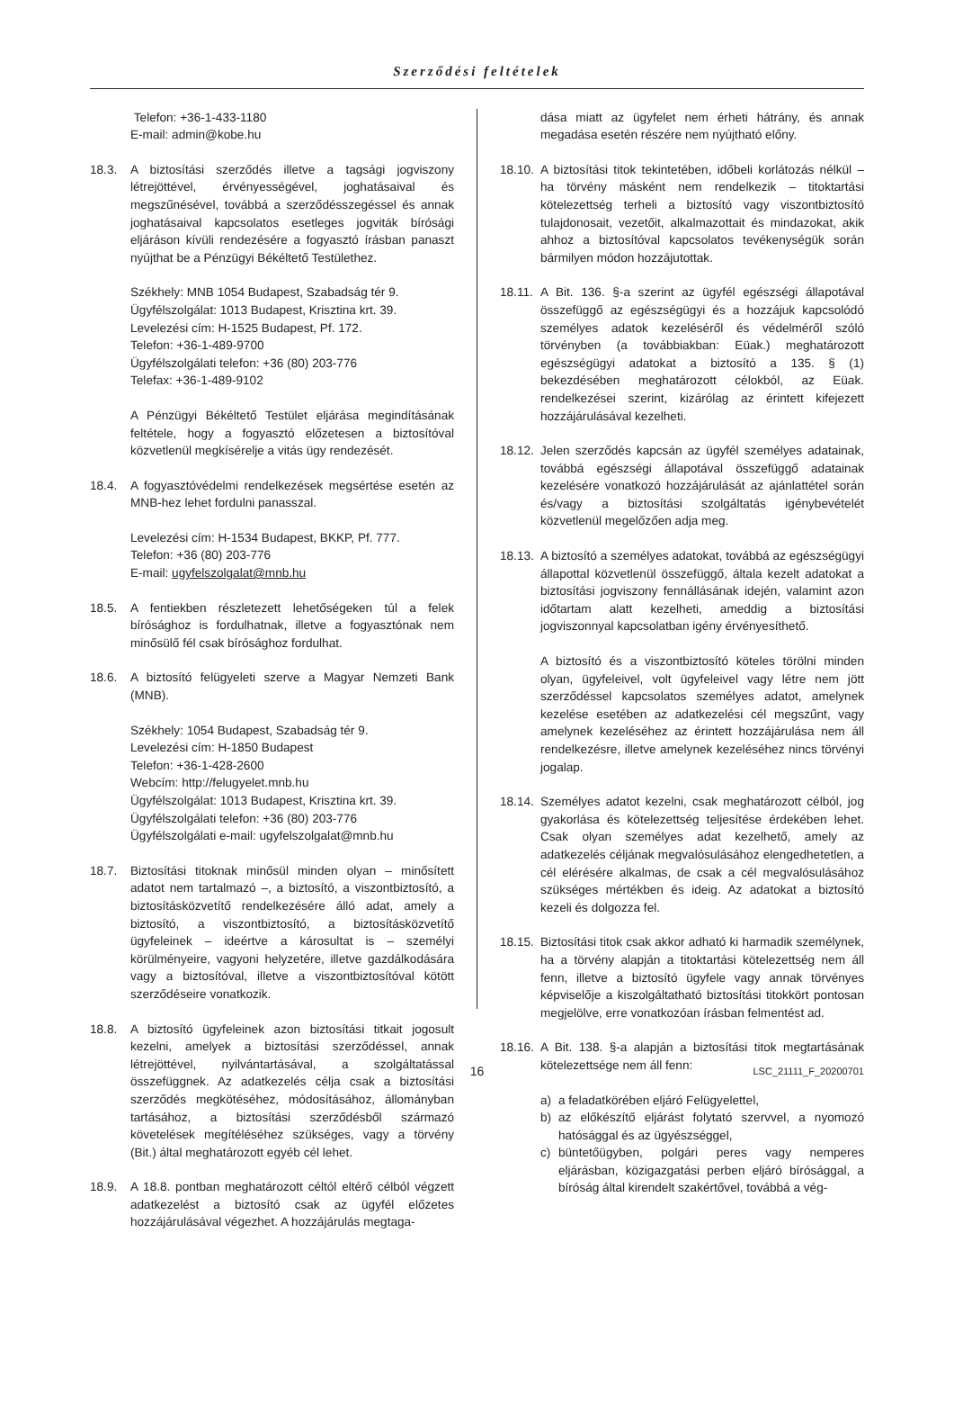Szerződési feltételek
Telefon: +36-1-433-1180
E-mail: admin@kobe.hu
18.3. A biztosítási szerződés illetve a tagsági jogviszony létrejöttével, érvényességével, joghatásaival és megszűnésével, továbbá a szerződésszegéssel és annak joghatásaival kapcsolatos esetleges jogviták bírósági eljáráson kívüli rendezésére a fogyasztó írásban panaszt nyújthat be a Pénzügyi Békéltető Testülethez.
Székhely: MNB 1054 Budapest, Szabadság tér 9.
Ügyfélszolgálat: 1013 Budapest, Krisztina krt. 39.
Levelezési cím: H-1525 Budapest, Pf. 172.
Telefon: +36-1-489-9700
Ügyfélszolgálati telefon: +36 (80) 203-776
Telefax: +36-1-489-9102
A Pénzügyi Békéltető Testület eljárása megindításának feltétele, hogy a fogyasztó előzetesen a biztosítóval közvetlenül megkísérelje a vitás ügy rendezését.
18.4. A fogyasztóvédelmi rendelkezések megsértése esetén az MNB-hez lehet fordulni panasszal.
Levelezési cím: H-1534 Budapest, BKKP, Pf. 777.
Telefon: +36 (80) 203-776
E-mail: ugyfelszolgalat@mnb.hu
18.5. A fentiekben részletezett lehetőségeken túl a felek bírósághoz is fordulhatnak, illetve a fogyasztónak nem minősülő fél csak bírósághoz fordulhat.
18.6. A biztosító felügyeleti szerve a Magyar Nemzeti Bank (MNB).
Székhely: 1054 Budapest, Szabadság tér 9.
Levelezési cím: H-1850 Budapest
Telefon: +36-1-428-2600
Webcím: http://felugyelet.mnb.hu
Ügyfélszolgálat: 1013 Budapest, Krisztina krt. 39.
Ügyfélszolgálati telefon: +36 (80) 203-776
Ügyfélszolgálati e-mail: ugyfelszolgalat@mnb.hu
18.7. Biztosítási titoknak minősül minden olyan – minősített adatot nem tartalmazó –, a biztosító, a viszontbiztosító, a biztosításközvetítő rendelkezésére álló adat, amely a biztosító, a viszontbiztosító, a biztosításközvetítő ügyfeleinek – ideértve a károsultat is – személyi körülményeire, vagyoni helyzetére, illetve gazdálkodására vagy a biztosítóval, illetve a viszontbiztosítóval kötött szerződéseire vonatkozik.
18.8. A biztosító ügyfeleinek azon biztosítási titkait jogosult kezelni, amelyek a biztosítási szerződéssel, annak létrejöttével, nyilvántartásával, a szolgáltatással összefüggnek. Az adatkezelés célja csak a biztosítási szerződés megkötéséhez, módosításához, állományban tartásához, a biztosítási szerződésből származó követelések megítéléséhez szükséges, vagy a törvény (Bit.) által meghatározott egyéb cél lehet.
18.9. A 18.8. pontban meghatározott céltól eltérő célból végzett adatkezelést a biztosító csak az ügyfél előzetes hozzájárulásával végezhet. A hozzájárulás megtaga-
dása miatt az ügyfelet nem érheti hátrány, és annak megadása esetén részére nem nyújtható előny.
18.10.
A biztosítási titok tekintetében, időbeli korlátozás nélkül – ha törvény másként nem rendelkezik – titoktartási kötelezettség terheli a biztosító vagy viszontbiztosító tulajdonosait, vezetőit, alkalmazottait és mindazokat, akik ahhoz a biztosítóval kapcsolatos tevékenységük során bármilyen módon hozzájutottak.
18.11.
A Bit. 136. §-a szerint az ügyfél egészségi állapotával összefüggő az egészségügyi és a hozzájuk kapcsolódó személyes adatok kezeléséről és védelméről szóló törvényben (a továbbiakban: Eüak.) meghatározott egészségügyi adatokat a biztosító a 135. § (1) bekezdésében meghatározott célokból, az Eüak. rendelkezései szerint, kizárólag az érintett kifejezett hozzájárulásával kezelheti.
18.12.
Jelen szerződés kapcsán az ügyfél személyes adatainak, továbbá egészségi állapotával összefüggő adatainak kezelésére vonatkozó hozzájárulását az ajánlattétel során és/vagy a biztosítási szolgáltatás igénybevételét közvetlenül megelőzően adja meg.
18.13.
A biztosító a személyes adatokat, továbbá az egészségügyi állapottal közvetlenül összefüggő, általa kezelt adatokat a biztosítási jogviszony fennállásának idején, valamint azon időtartam alatt kezelheti, ameddig a biztosítási jogviszonnyal kapcsolatban igény érvényesíthető.
A biztosító és a viszontbiztosító köteles törölni minden olyan, ügyfeleivel, volt ügyfeleivel vagy létre nem jött szerződéssel kapcsolatos személyes adatot, amelynek kezelése esetében az adatkezelési cél megszűnt, vagy amelynek kezeléséhez az érintett hozzájárulása nem áll rendelkezésre, illetve amelynek kezeléséhez nincs törvényi jogalap.
18.14.
Személyes adatot kezelni, csak meghatározott célból, jog gyakorlása és kötelezettség teljesítése érdekében lehet. Csak olyan személyes adat kezelhető, amely az adatkezelés céljának megvalósulásához elengedhetetlen, a cél elérésére alkalmas, de csak a cél megvalósulásához szükséges mértékben és ideig. Az adatokat a biztosító kezeli és dolgozza fel.
18.15.
Biztosítási titok csak akkor adható ki harmadik személynek, ha a törvény alapján a titoktartási kötelezettség nem áll fenn, illetve a biztosító ügyfele vagy annak törvényes képviselője a kiszolgáltatható biztosítási titokkört pontosan megjelölve, erre vonatkozóan írásban felmentést ad.
18.16.
A Bit. 138. §-a alapján a biztosítási titok megtartásának kötelezettsége nem áll fenn:
a) a feladatkörében eljáró Felügyelettel,
b) az előkészítő eljárást folytató szervvel, a nyomozó hatósággal és az ügyészséggel,
c) büntetőügyben, polgári peres vagy nemperes eljárásban, közigazgatási perben eljáró bírósággal, a bíróság által kirendelt szakértővel, továbbá a vég-
16 LSC_21111_F_20200701